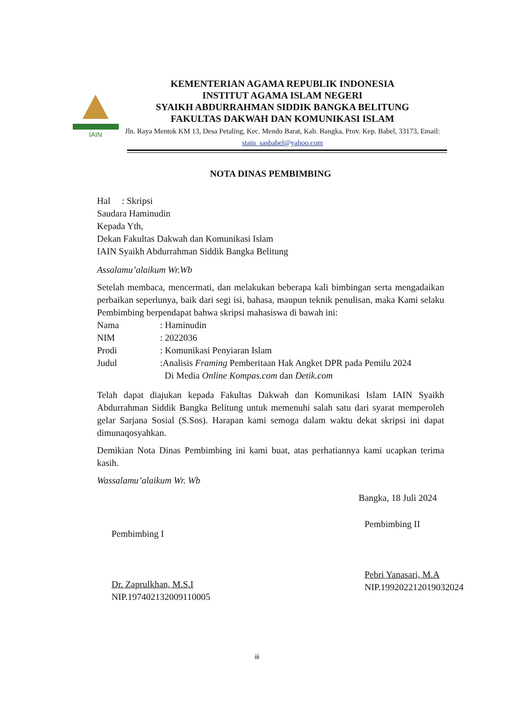IAIN
KEMENTERIAN AGAMA REPUBLIK INDONESIA
INSTITUT AGAMA ISLAM NEGERI
SYAIKH ABDURRAHMAN SIDDIK BANGKA BELITUNG
FAKULTAS DAKWAH DAN KOMUNIKASI ISLAM
Jln. Raya Mentok KM 13, Desa Petaling, Kec. Mendo Barat, Kab. Bangka, Prov. Kep. Babel, 33173, Email: stain_sasbabel@yahoo.com
NOTA DINAS PEMBIMBING
Hal : Skripsi
Saudara Haminudin
Kepada Yth,
Dekan Fakultas Dakwah dan Komunikasi Islam
IAIN Syaikh Abdurrahman Siddik Bangka Belitung
Assalamu’alaikum Wr.Wb
Setelah membaca, mencermati, dan melakukan beberapa kali bimbingan serta mengadaikan perbaikan seperlunya, baik dari segi isi, bahasa, maupun teknik penulisan, maka Kami selaku Pembimbing berpendapat bahwa skripsi mahasiswa di bawah ini:
| Nama | : Haminudin |
| NIM | : 2022036 |
| Prodi | : Komunikasi Penyiaran Islam |
| Judul | :Analisis Framing Pemberitaan Hak Angket DPR pada Pemilu 2024 Di Media Online Kompas.com dan Detik.com |
Telah dapat diajukan kepada Fakultas Dakwah dan Komunikasi Islam IAIN Syaikh Abdurrahman Siddik Bangka Belitung untuk memenuhi salah satu dari syarat memperoleh gelar Sarjana Sosial (S.Sos). Harapan kami semoga dalam waktu dekat skripsi ini dapat dimunaqosyahkan.
Demikian Nota Dinas Pembimbing ini kami buat, atas perhatiannya kami ucapkan terima kasih.
Wassalamu’alaikum Wr. Wb
Bangka, 18 Juli 2024
Pembimbing I
Dr. Zaprulkhan, M.S.I
NIP.197402132009110005
Pembimbing II
Pebri Yanasari, M.A
NIP.199202212019032024
iii